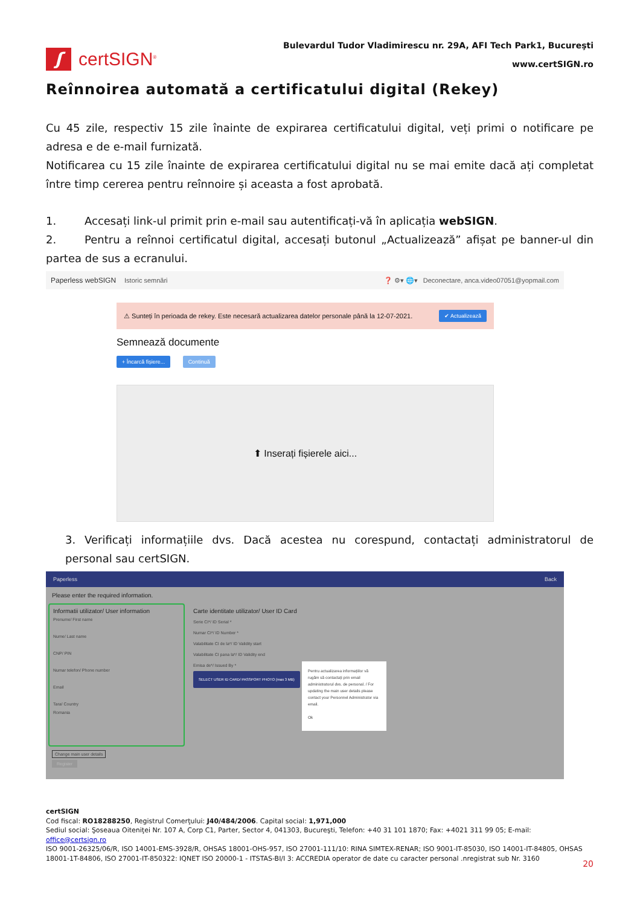ʃ
certSIGN<sup>®</sup>
Bulevardul Tudor Vladimirescu nr. 29A, AFI Tech Park1, Bucureşti
www.certSIGN.ro
Reînnoirea automată a certificatului digital (Rekey)
Cu 45 zile, respectiv 15 zile înainte de expirarea certificatului digital, veți primi o notificare pe adresa e de e-mail furnizată.
Notificarea cu 15 zile înainte de expirarea certificatului digital nu se mai emite dacă ați completat între timp cererea pentru reînnoire și aceasta a fost aprobată.
1. Accesați link-ul primit prin e-mail sau autentificați-vă în aplicația webSIGN.
2. Pentru a reînnoi certificatul digital, accesați butonul „Actualizează” afișat pe banner-ul din partea de sus a ecranului.
Paperless webSIGN Istoric semnări ❓ ⚙▾ 🌐▾ Deconectare, anca.video07051@yopmail.com
⚠ Sunteți în perioada de rekey. Este necesară actualizarea datelor personale până la 12-07-2021. ✔ Actualizează
Semnează documente
+ Încarcă fișiere... Continuă
⬆ Inserați fișierele aici...
3. Verificați informațiile dvs. Dacă acestea nu corespund, contactați administratorul de personal sau certSIGN.
Paperless Back
Please enter the required information.
Informatii utilizator/ User information
Prenume/ First name
Nume/ Last name
CNP/ PIN
Numar telefon/ Phone number
Email
Tara/ Country
Romania
Carte identitate utilizator/ User ID Card
Serie CI*/ ID Serial *
Numar CI*/ ID Number *
Valabilitate CI de la*/ ID Validity start
Valabilitate CI pana la*/ ID Validity end
Emisa de*/ Issued By *
SELECT USER ID CARD/ PASSPORT PHOTO (max 3 MB)
Pentru actualizarea informațiilor vă rugăm să contactați prin email administratorul dvs. de personal. / For updating the main user details please contact your Personnel Administrator via email.
Ok
Change main user details
Register
certSIGN
Cod fiscal: RO18288250, Registrul Comerţului: J40/484/2006. Capital social: 1,971,000
Sediul social: Şoseaua Oiteniţei Nr. 107 A, Corp C1, Parter, Sector 4, 041303, Bucureşti, Telefon: +40 31 101 1870; Fax: +4021 311 99 05; E-mail: office@certsign.ro
ISO 9001-26325/06/R, ISO 14001-EMS-3928/R, OHSAS 18001-OHS-957, ISO 27001-111/10: RINA SIMTEX-RENAR; ISO 9001-IT-85030, ISO 14001-IT-84805, OHSAS 18001-1T-84806, ISO 27001-IT-850322: IQNET ISO 20000-1 - ITSTAS-BI/I 3: ACCREDIA operator de date cu caracter personal .nregistrat sub Nr. 3160
20